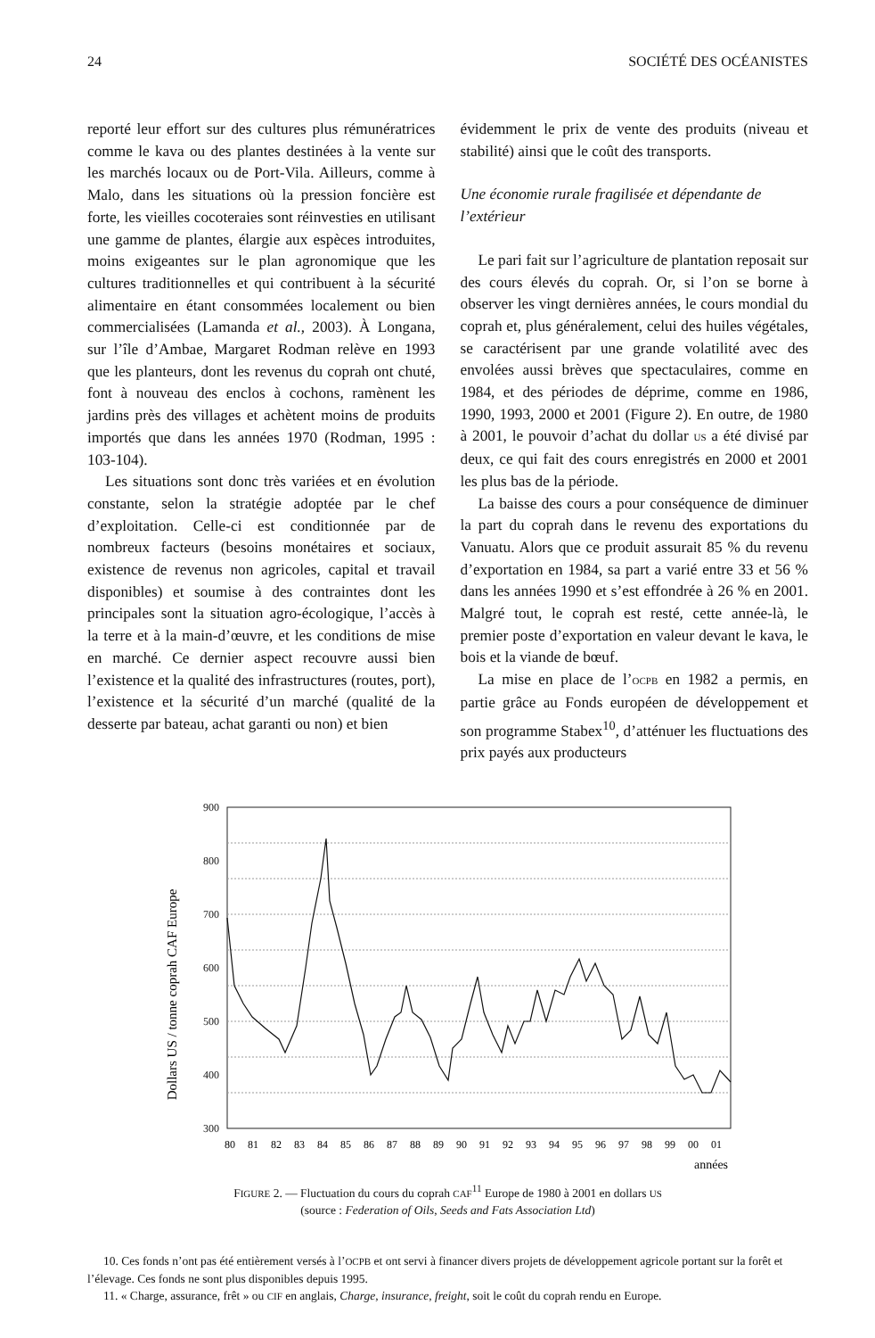24 SOCIÉTÉ DES OCÉANISTES
reporté leur effort sur des cultures plus rémunératrices comme le kava ou des plantes destinées à la vente sur les marchés locaux ou de Port-Vila. Ailleurs, comme à Malo, dans les situations où la pression foncière est forte, les vieilles cocoteraies sont réinvesties en utilisant une gamme de plantes, élargie aux espèces introduites, moins exigeantes sur le plan agronomique que les cultures traditionnelles et qui contribuent à la sécurité alimentaire en étant consommées localement ou bien commercialisées (Lamanda et al., 2003). À Longana, sur l’île d’Ambae, Margaret Rodman relève en 1993 que les planteurs, dont les revenus du coprah ont chuté, font à nouveau des enclos à cochons, ramènent les jardins près des villages et achètent moins de produits importés que dans les années 1970 (Rodman, 1995 : 103-104).
Les situations sont donc très variées et en évolution constante, selon la stratégie adoptée par le chef d’exploitation. Celle-ci est conditionnée par de nombreux facteurs (besoins monétaires et sociaux, existence de revenus non agricoles, capital et travail disponibles) et soumise à des contraintes dont les principales sont la situation agro-écologique, l’accès à la terre et à la main-d’œuvre, et les conditions de mise en marché. Ce dernier aspect recouvre aussi bien l’existence et la qualité des infrastructures (routes, port), l’existence et la sécurité d’un marché (qualité de la desserte par bateau, achat garanti ou non) et bien
évidemment le prix de vente des produits (niveau et stabilité) ainsi que le coût des transports.
Une économie rurale fragilisée et dépendante de l’extérieur
Le pari fait sur l’agriculture de plantation reposait sur des cours élevés du coprah. Or, si l’on se borne à observer les vingt dernières années, le cours mondial du coprah et, plus généralement, celui des huiles végétales, se caractérisent par une grande volatilité avec des envolées aussi brèves que spectaculaires, comme en 1984, et des périodes de déprime, comme en 1986, 1990, 1993, 2000 et 2001 (Figure 2). En outre, de 1980 à 2001, le pouvoir d’achat du dollar US a été divisé par deux, ce qui fait des cours enregistrés en 2000 et 2001 les plus bas de la période.
La baisse des cours a pour conséquence de diminuer la part du coprah dans le revenu des exportations du Vanuatu. Alors que ce produit assurait 85 % du revenu d’exportation en 1984, sa part a varié entre 33 et 56 % dans les années 1990 et s’est effondrée à 26 % en 2001. Malgré tout, le coprah est resté, cette année-là, le premier poste d’exportation en valeur devant le kava, le bois et la viande de bœuf.
La mise en place de l’OCPB en 1982 a permis, en partie grâce au Fonds européen de développement et son programme Stabex<sup>10</sup>, d’atténuer les fluctuations des prix payés aux producteurs
Dollars US / tonne coprah CAF Europe
900
800
700
600
500
400
300
x
x
80
81
82
83
84
85
86
87
88
89
90
91
92
93
94
95
96
97
98
99
00
01
années
FIGURE 2. — Fluctuation du cours du coprah CAF<sup>11</sup> Europe de 1980 à 2001 en dollars US
(source : Federation of Oils, Seeds and Fats Association Ltd)
10. Ces fonds n’ont pas été entièrement versés à l’OCPB et ont servi à financer divers projets de développement agricole portant sur la forêt et l’élevage. Ces fonds ne sont plus disponibles depuis 1995.
11. « Charge, assurance, frêt » ou CIF en anglais, Charge, insurance, freight, soit le coût du coprah rendu en Europe.